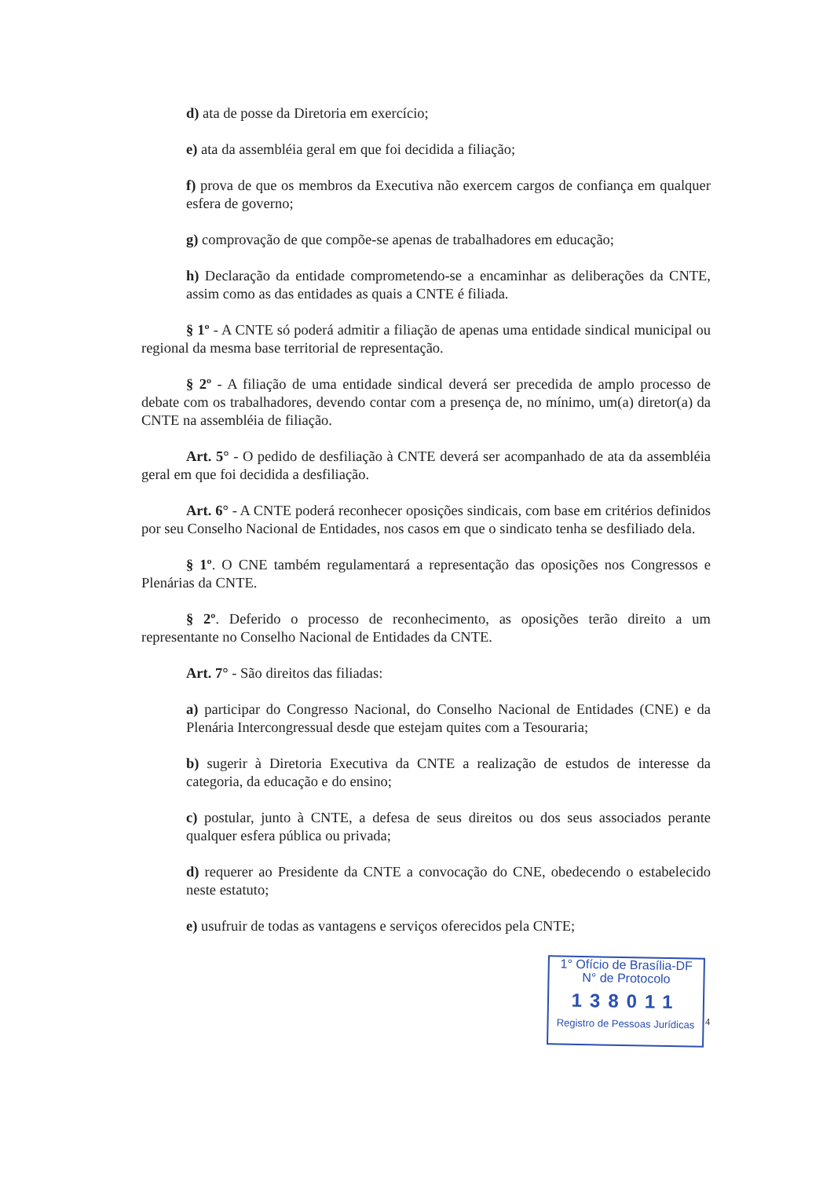d) ata de posse da Diretoria em exercício;
e) ata da assembléia geral em que foi decidida a filiação;
f) prova de que os membros da Executiva não exercem cargos de confiança em qualquer esfera de governo;
g) comprovação de que compõe-se apenas de trabalhadores em educação;
h) Declaração da entidade comprometendo-se a encaminhar as deliberações da CNTE, assim como as das entidades as quais a CNTE é filiada.
§ 1º - A CNTE só poderá admitir a filiação de apenas uma entidade sindical municipal ou regional da mesma base territorial de representação.
§ 2º - A filiação de uma entidade sindical deverá ser precedida de amplo processo de debate com os trabalhadores, devendo contar com a presença de, no mínimo, um(a) diretor(a) da CNTE na assembléia de filiação.
Art. 5° - O pedido de desfiliação à CNTE deverá ser acompanhado de ata da assembléia geral em que foi decidida a desfiliação.
Art. 6° - A CNTE poderá reconhecer oposições sindicais, com base em critérios definidos por seu Conselho Nacional de Entidades, nos casos em que o sindicato tenha se desfiliado dela.
§ 1º. O CNE também regulamentará a representação das oposições nos Congressos e Plenárias da CNTE.
§ 2º. Deferido o processo de reconhecimento, as oposições terão direito a um representante no Conselho Nacional de Entidades da CNTE.
Art. 7° - São direitos das filiadas:
a) participar do Congresso Nacional, do Conselho Nacional de Entidades (CNE) e da Plenária Intercongressual desde que estejam quites com a Tesouraria;
b) sugerir à Diretoria Executiva da CNTE a realização de estudos de interesse da categoria, da educação e do ensino;
c) postular, junto à CNTE, a defesa de seus direitos ou dos seus associados perante qualquer esfera pública ou privada;
d) requerer ao Presidente da CNTE a convocação do CNE, obedecendo o estabelecido neste estatuto;
e) usufruir de todas as vantagens e serviços oferecidos pela CNTE;
1° Ofício de Brasília-DF
N° de Protocolo
138011
Registro de Pessoas Jurídicas
4